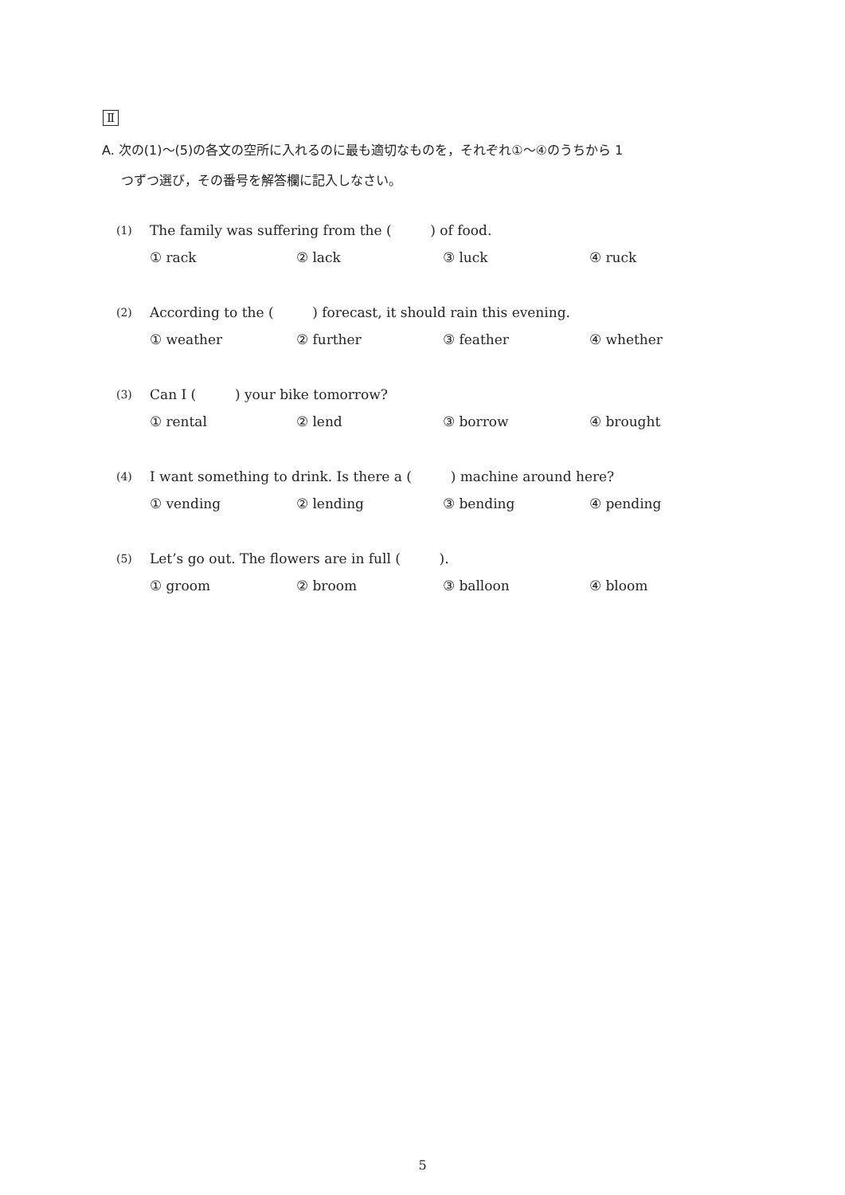Ⅱ
A. 次の(1)〜(5)の各文の空所に入れるのに最も適切なものを，それぞれ①〜④のうちから 1
つずつ選び，その番号を解答欄に記入しなさい。
(1) The family was suffering from the ( ) of food.
① rack ② lack ③ luck ④ ruck
(2) According to the ( ) forecast, it should rain this evening.
① weather ② further ③ feather ④ whether
(3) Can I ( ) your bike tomorrow?
① rental ② lend ③ borrow ④ brought
(4) I want something to drink. Is there a ( ) machine around here?
① vending ② lending ③ bending ④ pending
(5) Let’s go out. The flowers are in full ( ).
① groom ② broom ③ balloon ④ bloom
5